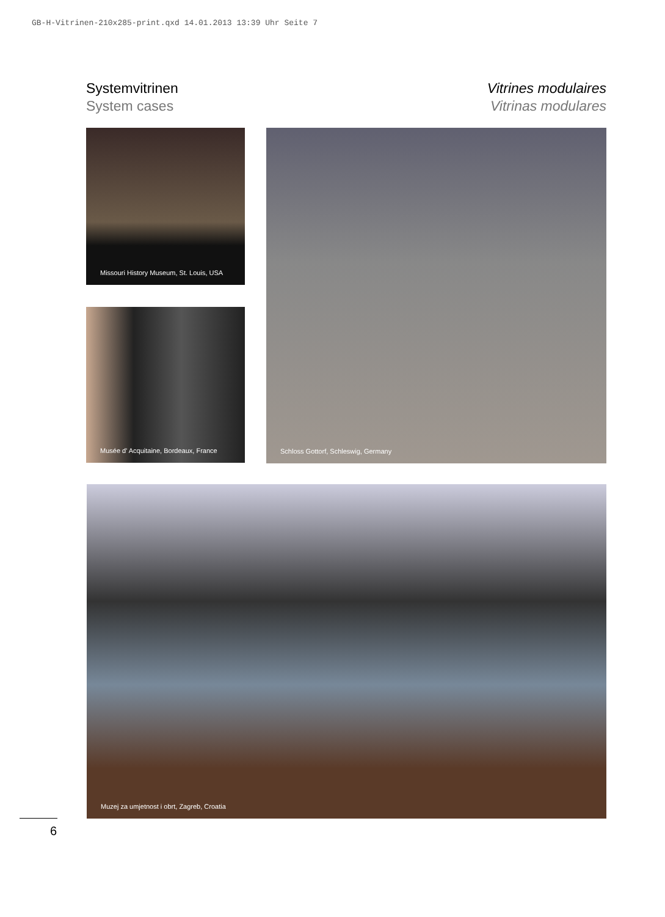GB-H-Vitrinen-210x285-print.qxd 14.01.2013 13:39 Uhr Seite 7
Systemvitrinen
System cases
Vitrines modulaires
Vitrinas modulares
Missouri History Museum, St. Louis, USA
Musée d' Acquitaine, Bordeaux, France
Schloss Gottorf, Schleswig, Germany
Muzej za umjetnost i obrt, Zagreb, Croatia
6